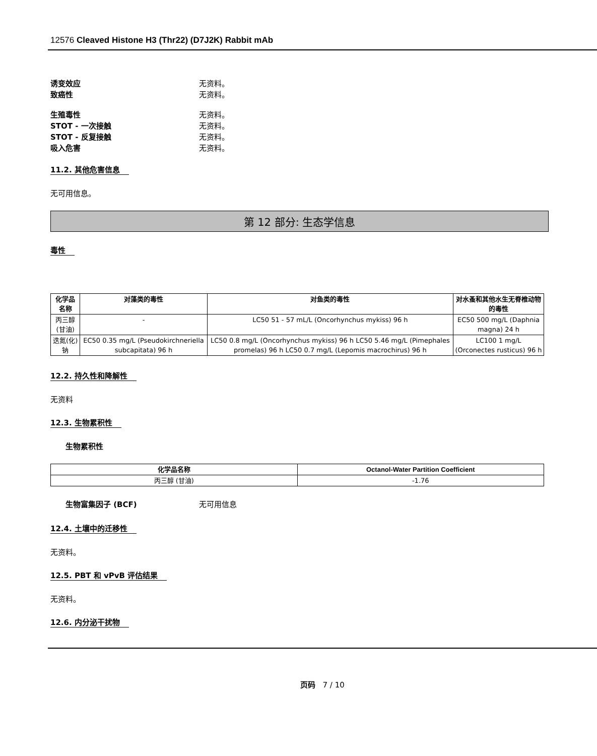12576 Cleaved Histone H3 (Thr22) (D7J2K) Rabbit mAb
诱变效应 无资料。
致癌性 无资料。
生殖毒性 无资料。
STOT - 一次接触 无资料。
STOT - 反复接触 无资料。
吸入危害 无资料。
11.2. 其他危害信息
无可用信息。
第 12 部分: 生态学信息
毒性
| 化学品名称 | 对藻类的毒性 | 对鱼类的毒性 | 对水蚤和其他水生无脊椎动物的毒性 |
| --- | --- | --- | --- |
| 丙三醇 (甘油) | - | LC50 51 - 57 mL/L (Oncorhynchus mykiss) 96 h | EC50 500 mg/L (Daphnia magna) 24 h |
| 迭氮(化)钠 | EC50 0.35 mg/L (Pseudokirchneriella subcapitata) 96 h | LC50 0.8 mg/L (Oncorhynchus mykiss) 96 h LC50 5.46 mg/L (Pimephales promelas) 96 h LC50 0.7 mg/L (Lepomis macrochirus) 96 h | LC100 1 mg/L (Orconectes rusticus) 96 h |
12.2. 持久性和降解性
无资料
12.3. 生物累积性
生物累积性
| 化学品名称 | Octanol-Water Partition Coefficient |
| --- | --- |
| 丙三醇 (甘油) | -1.76 |
生物富集因子 (BCF) 无可用信息
12.4. 土壤中的迁移性
无资料。
12.5. PBT 和 vPvB 评估结果
无资料。
12.6. 内分泌干扰物
页码 7 / 10